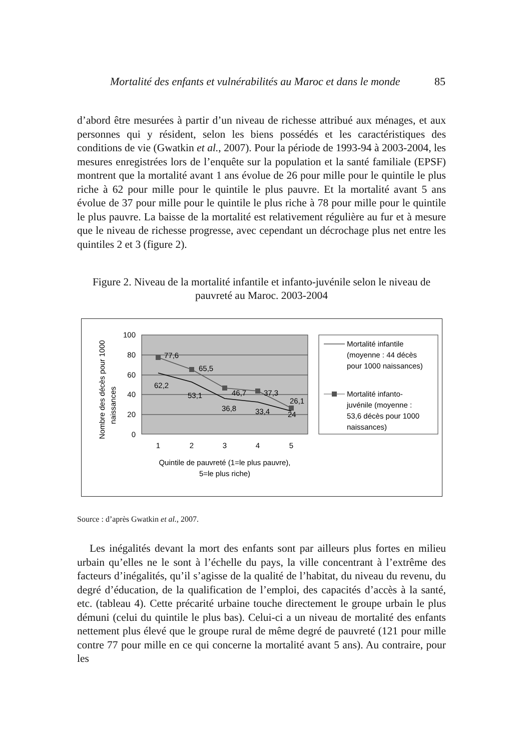Mortalité des enfants et vulnérabilités au Maroc et dans le monde 85
d’abord être mesurées à partir d’un niveau de richesse attribué aux ménages, et aux personnes qui y résident, selon les biens possédés et les caractéristiques des conditions de vie (Gwatkin et al., 2007). Pour la période de 1993-94 à 2003-2004, les mesures enregistrées lors de l’enquête sur la population et la santé familiale (EPSF) montrent que la mortalité avant 1 ans évolue de 26 pour mille pour le quintile le plus riche à 62 pour mille pour le quintile le plus pauvre. Et la mortalité avant 5 ans évolue de 37 pour mille pour le quintile le plus riche à 78 pour mille pour le quintile le plus pauvre. La baisse de la mortalité est relativement régulière au fur et à mesure que le niveau de richesse progresse, avec cependant un décrochage plus net entre les quintiles 2 et 3 (figure 2).
Figure 2. Niveau de la mortalité infantile et infanto-juvénile selon le niveau de pauvreté au Maroc. 2003-2004
100
80
60
40
20
0
1
2
3
4
5
Quintile de pauvreté (1=le plus pauvre),
5=le plus riche)
Nombre des décès pour 1000
naissances
77,6
65,5
46,7
37,3
26,1
62,2
53,1
36,8
33,4
24
Mortalité infantile
(moyenne : 44 décès
pour 1000 naissances)
Mortalité infanto-
juvénile (moyenne :
53,6 décès pour 1000
naissances)
Source : d’après Gwatkin et al., 2007.
Les inégalités devant la mort des enfants sont par ailleurs plus fortes en milieu urbain qu’elles ne le sont à l’échelle du pays, la ville concentrant à l’extrême des facteurs d’inégalités, qu’il s’agisse de la qualité de l’habitat, du niveau du revenu, du degré d’éducation, de la qualification de l’emploi, des capacités d’accès à la santé, etc. (tableau 4). Cette précarité urbaine touche directement le groupe urbain le plus démuni (celui du quintile le plus bas). Celui-ci a un niveau de mortalité des enfants nettement plus élevé que le groupe rural de même degré de pauvreté (121 pour mille contre 77 pour mille en ce qui concerne la mortalité avant 5 ans). Au contraire, pour les